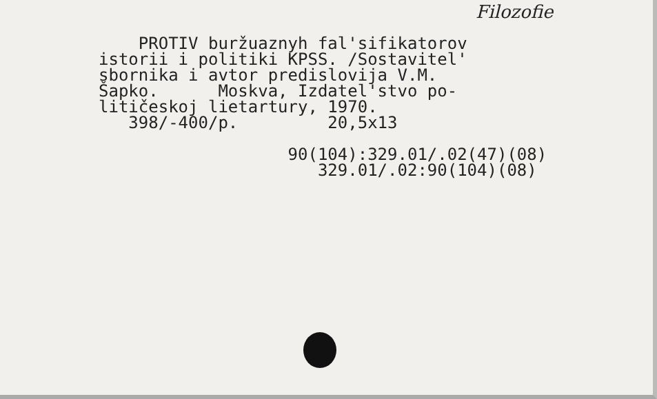Filozofie
PROTIV buržuaznyh fal'sifikatorov istorii i politiki KPSS. /Sostavitel' sbornika i avtor predislovija V.M. Šapko. Moskva, Izdatel'stvo po- litičeskoj lietartury, 1970. 398/-400/p. 20,5x13 90(104):329.01/.02(47)(08) 329.01/.02:90(104)(08)